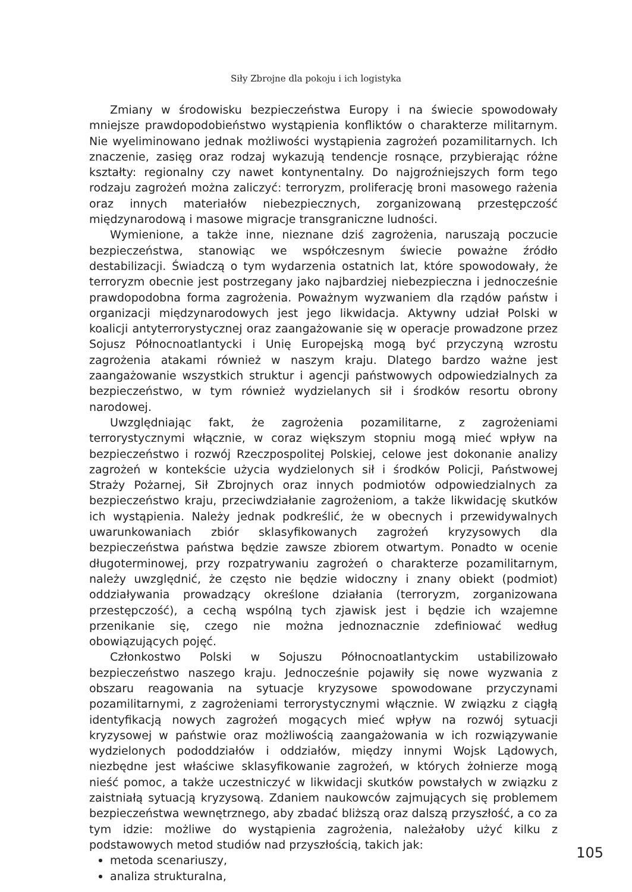Siły Zbrojne dla pokoju i ich logistyka
Zmiany w środowisku bezpieczeństwa Europy i na świecie spowodowały mniejsze prawdopodobieństwo wystąpienia konfliktów o charakterze militarnym. Nie wyeliminowano jednak możliwości wystąpienia zagrożeń pozamilitarnych. Ich znaczenie, zasięg oraz rodzaj wykazują tendencje rosnące, przybierając różne kształty: regionalny czy nawet kontynentalny. Do najgroźniejszych form tego rodzaju zagrożeń można zaliczyć: terroryzm, proliferację broni masowego rażenia oraz innych materiałów niebezpiecznych, zorganizowaną przestępczość międzynarodową i masowe migracje transgraniczne ludności.
Wymienione, a także inne, nieznane dziś zagrożenia, naruszają poczucie bezpieczeństwa, stanowiąc we współczesnym świecie poważne źródło destabilizacji. Świadczą o tym wydarzenia ostatnich lat, które spowodowały, że terroryzm obecnie jest postrzegany jako najbardziej niebezpieczna i jednocześnie prawdopodobna forma zagrożenia. Poważnym wyzwaniem dla rządów państw i organizacji międzynarodowych jest jego likwidacja. Aktywny udział Polski w koalicji antyterrorystycznej oraz zaangażowanie się w operacje prowadzone przez Sojusz Północnoatlantycki i Unię Europejską mogą być przyczyną wzrostu zagrożenia atakami również w naszym kraju. Dlatego bardzo ważne jest zaangażowanie wszystkich struktur i agencji państwowych odpowiedzialnych za bezpieczeństwo, w tym również wydzielanych sił i środków resortu obrony narodowej.
Uwzględniając fakt, że zagrożenia pozamilitarne, z zagrożeniami terrorystycznymi włącznie, w coraz większym stopniu mogą mieć wpływ na bezpieczeństwo i rozwój Rzeczpospolitej Polskiej, celowe jest dokonanie analizy zagrożeń w kontekście użycia wydzielonych sił i środków Policji, Państwowej Straży Pożarnej, Sił Zbrojnych oraz innych podmiotów odpowiedzialnych za bezpieczeństwo kraju, przeciwdziałanie zagrożeniom, a także likwidację skutków ich wystąpienia. Należy jednak podkreślić, że w obecnych i przewidywalnych uwarunkowaniach zbiór sklasyfikowanych zagrożeń kryzysowych dla bezpieczeństwa państwa będzie zawsze zbiorem otwartym. Ponadto w ocenie długoterminowej, przy rozpatrywaniu zagrożeń o charakterze pozamilitarnym, należy uwzględnić, że często nie będzie widoczny i znany obiekt (podmiot) oddziaływania prowadzący określone działania (terroryzm, zorganizowana przestępczość), a cechą wspólną tych zjawisk jest i będzie ich wzajemne przenikanie się, czego nie można jednoznacznie zdefiniować według obowiązujących pojęć.
Członkostwo Polski w Sojuszu Północnoatlantyckim ustabilizowało bezpieczeństwo naszego kraju. Jednocześnie pojawiły się nowe wyzwania z obszaru reagowania na sytuacje kryzysowe spowodowane przyczynami pozamilitarnymi, z zagrożeniami terrorystycznymi włącznie. W związku z ciągłą identyfikacją nowych zagrożeń mogących mieć wpływ na rozwój sytuacji kryzysowej w państwie oraz możliwością zaangażowania w ich rozwiązywanie wydzielonych pododdziałów i oddziałów, między innymi Wojsk Lądowych, niezbędne jest właściwe sklasyfikowanie zagrożeń, w których żołnierze mogą nieść pomoc, a także uczestniczyć w likwidacji skutków powstałych w związku z zaistniałą sytuacją kryzysową. Zdaniem naukowców zajmujących się problemem bezpieczeństwa wewnętrznego, aby zbadać bliższą oraz dalszą przyszłość, a co za tym idzie: możliwe do wystąpienia zagrożenia, należałoby użyć kilku z podstawowych metod studiów nad przyszłością, takich jak:
metoda scenariuszy,
analiza strukturalna,
105